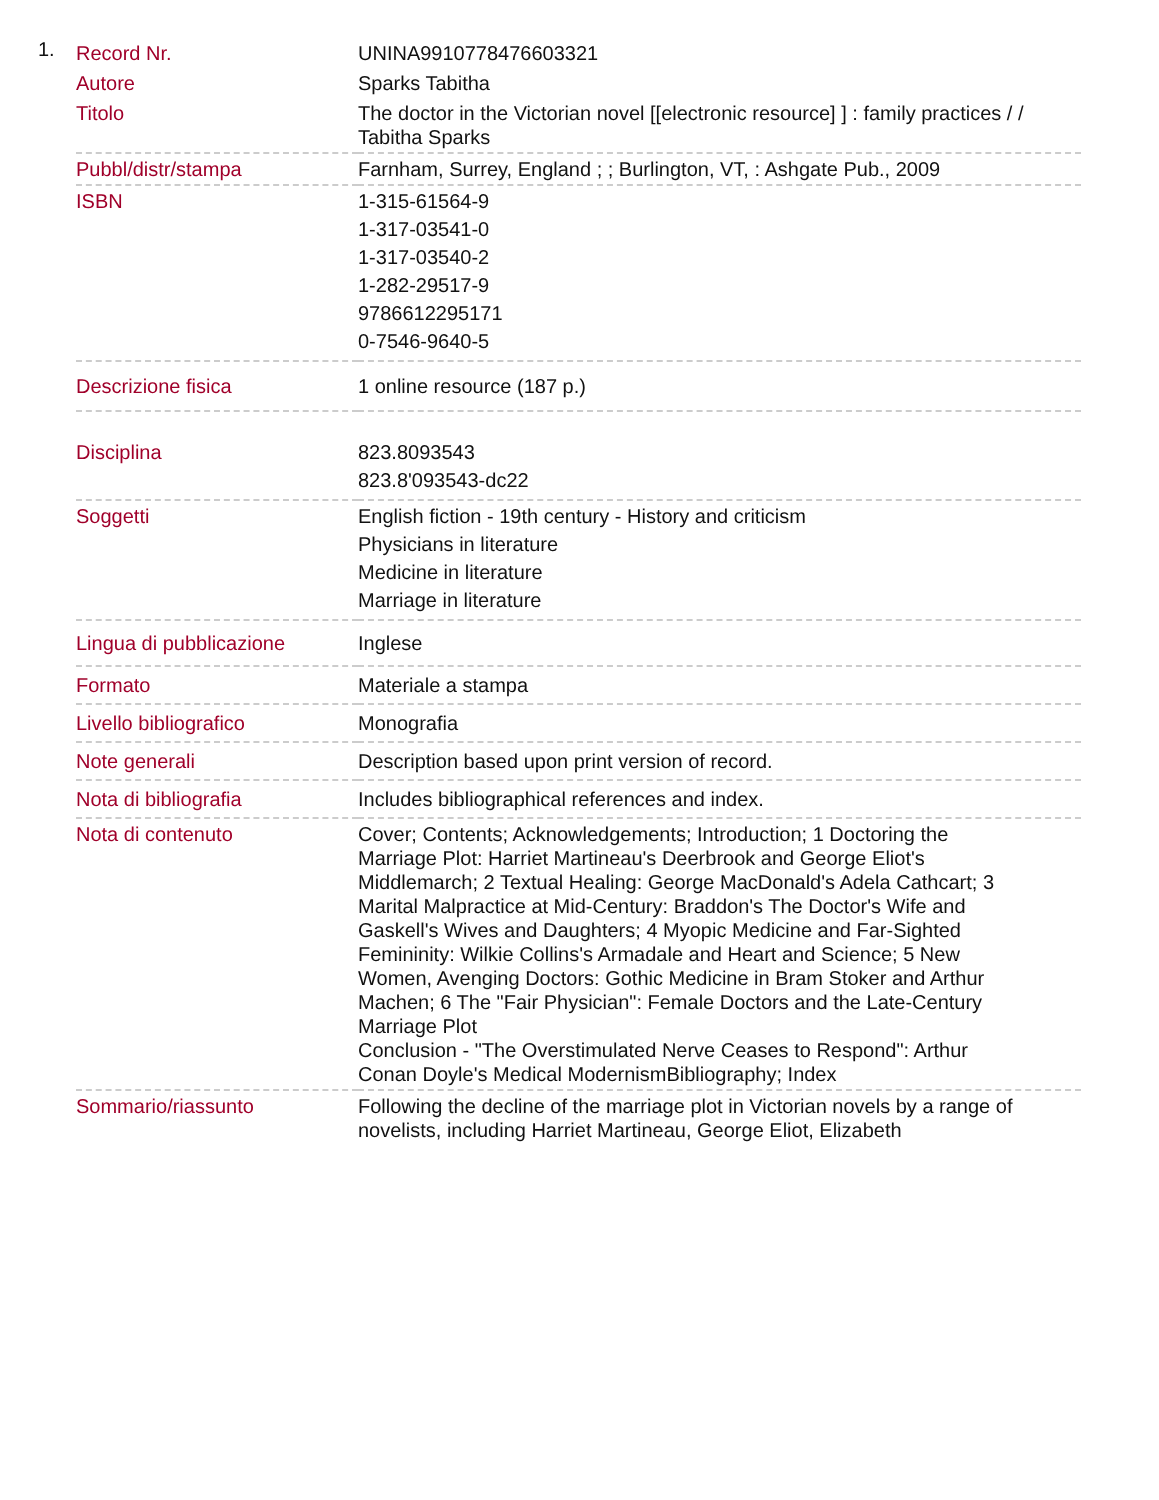1.
| Record Nr. | UNINA9910778476603321 |
| Autore | Sparks Tabitha |
| Titolo | The doctor in the Victorian novel [[electronic resource] ] : family practices / / Tabitha Sparks |
| Pubbl/distr/stampa | Farnham, Surrey, England ; ; Burlington, VT, : Ashgate Pub., 2009 |
| ISBN | 1-315-61564-9 1-317-03541-0 1-317-03540-2 1-282-29517-9 9786612295171 0-7546-9640-5 |
| Descrizione fisica | 1 online resource (187 p.) |
| Disciplina | 823.8093543 823.8'093543-dc22 |
| Soggetti | English fiction - 19th century - History and criticism Physicians in literature Medicine in literature Marriage in literature |
| Lingua di pubblicazione | Inglese |
| Formato | Materiale a stampa |
| Livello bibliografico | Monografia |
| Note generali | Description based upon print version of record. |
| Nota di bibliografia | Includes bibliographical references and index. |
| Nota di contenuto | Cover; Contents; Acknowledgements; Introduction; 1 Doctoring the Marriage Plot: Harriet Martineau's Deerbrook and George Eliot's Middlemarch; 2 Textual Healing: George MacDonald's Adela Cathcart; 3 Marital Malpractice at Mid-Century: Braddon's The Doctor's Wife and Gaskell's Wives and Daughters; 4 Myopic Medicine and Far-Sighted Femininity: Wilkie Collins's Armadale and Heart and Science; 5 New Women, Avenging Doctors: Gothic Medicine in Bram Stoker and Arthur Machen; 6 The "Fair Physician": Female Doctors and the Late-Century Marriage Plot Conclusion - "The Overstimulated Nerve Ceases to Respond": Arthur Conan Doyle's Medical ModernismBibliography; Index |
| Sommario/riassunto | Following the decline of the marriage plot in Victorian novels by a range of novelists, including Harriet Martineau, George Eliot, Elizabeth |